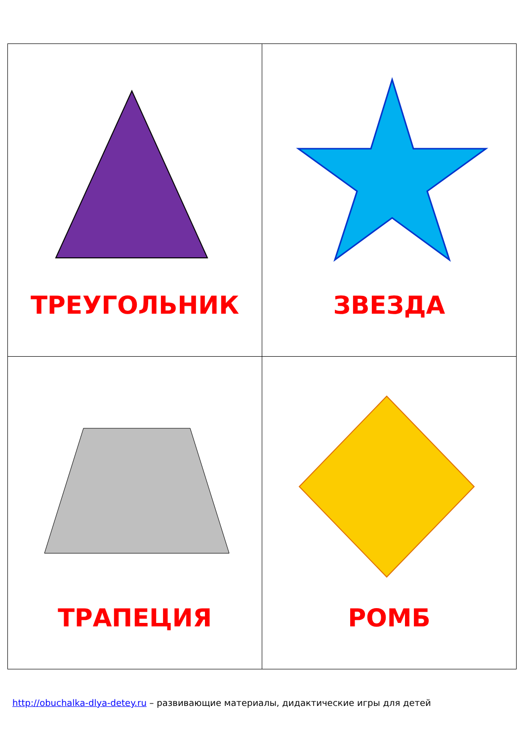| ТРЕУГОЛЬНИК | ЗВЕЗДА |
| ТРАПЕЦИЯ | РОМБ |
http://obuchalka-dlya-detey.ru – развивающие материалы, дидактические игры для детей